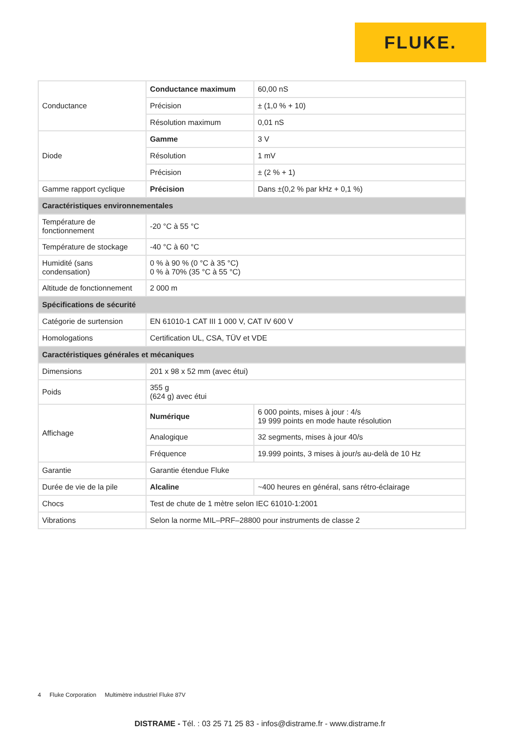FLUKE.
| Conductance | Conductance maximum | 60,00 nS |
| | Précision | ± (1,0 % + 10) |
| | Résolution maximum | 0,01 nS |
| Diode | Gamme | 3 V |
| | Résolution | 1 mV |
| | Précision | ± (2 % + 1) |
| Gamme rapport cyclique | Précision | Dans ±(0,2 % par kHz + 0,1 %) |
| Caractéristiques environnementales | | |
| Température de fonctionnement | -20 °C à 55 °C | |
| Température de stockage | -40 °C à 60 °C | |
| Humidité (sans condensation) | 0 % à 90 % (0 °C à 35 °C) 0 % à 70% (35 °C à 55 °C) | |
| Altitude de fonctionnement | 2 000 m | |
| Spécifications de sécurité | | |
| Catégorie de surtension | EN 61010-1 CAT III 1 000 V, CAT IV 600 V | |
| Homologations | Certification UL, CSA, TÜV et VDE | |
| Caractéristiques générales et mécaniques | | |
| Dimensions | 201 x 98 x 52 mm (avec étui) | |
| Poids | 355 g (624 g) avec étui | |
| Affichage | Numérique | 6 000 points, mises à jour : 4/s 19 999 points en mode haute résolution |
| | Analogique | 32 segments, mises à jour 40/s |
| | Fréquence | 19.999 points, 3 mises à jour/s au-delà de 10 Hz |
| Garantie | Garantie étendue Fluke | |
| Durée de vie de la pile | Alcaline | ~400 heures en général, sans rétro-éclairage |
| Chocs | Test de chute de 1 mètre selon IEC 61010-1:2001 | |
| Vibrations | Selon la norme MIL–PRF–28800 pour instruments de classe 2 | |
4 Fluke Corporation Multimètre industriel Fluke 87V
DISTRAME - Tél. : 03 25 71 25 83 - infos@distrame.fr - www.distrame.fr